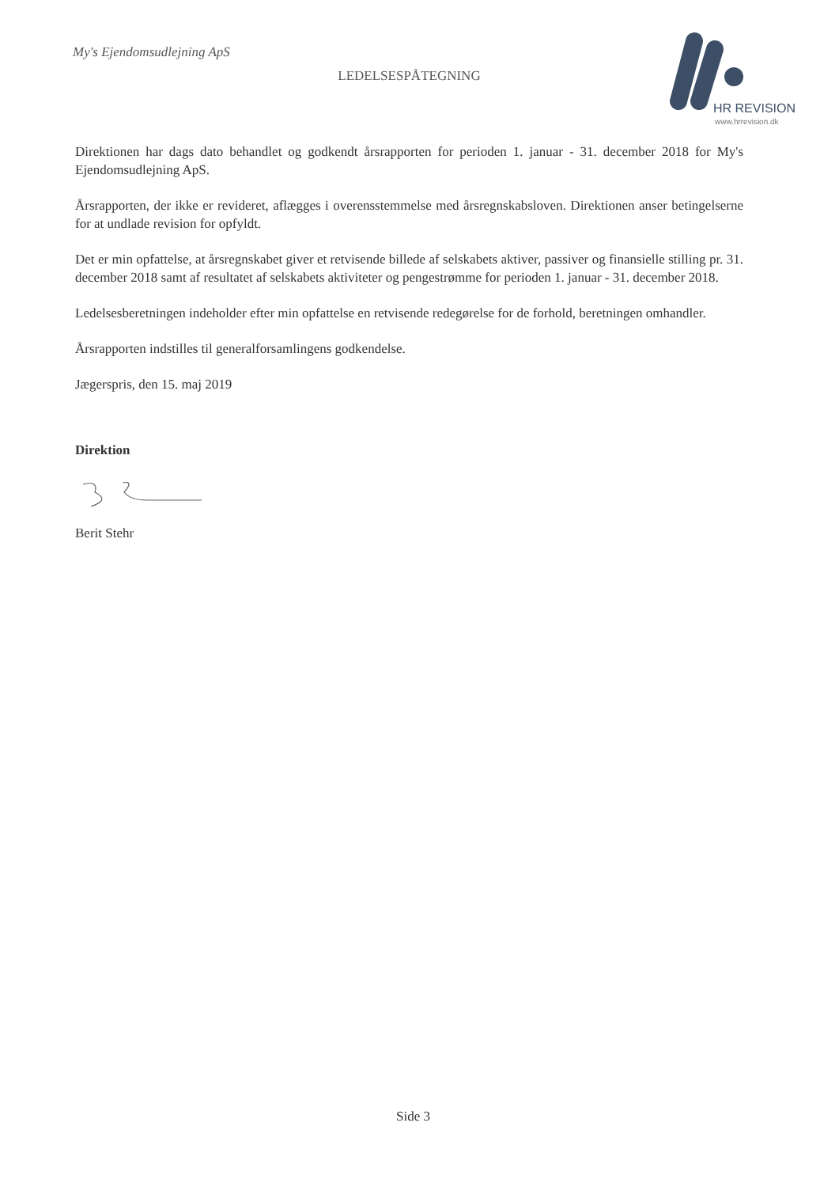My's Ejendomsudlejning ApS
LEDELSESPÅTEGNING
HR REVISION
www.hrrevision.dk
Direktionen har dags dato behandlet og godkendt årsrapporten for perioden 1. januar - 31. december 2018 for My's Ejendomsudlejning ApS.
Årsrapporten, der ikke er revideret, aflægges i overensstemmelse med årsregnskabsloven. Direktionen anser betingelserne for at undlade revision for opfyldt.
Det er min opfattelse, at årsregnskabet giver et retvisende billede af selskabets aktiver, passiver og finansielle stilling pr. 31. december 2018 samt af resultatet af selskabets aktiviteter og pengestrømme for perioden 1. januar - 31. december 2018.
Ledelsesberetningen indeholder efter min opfattelse en retvisende redegørelse for de forhold, beretningen omhandler.
Årsrapporten indstilles til generalforsamlingens godkendelse.
Jægerspris, den 15. maj 2019
Direktion
Berit Stehr
Side 3